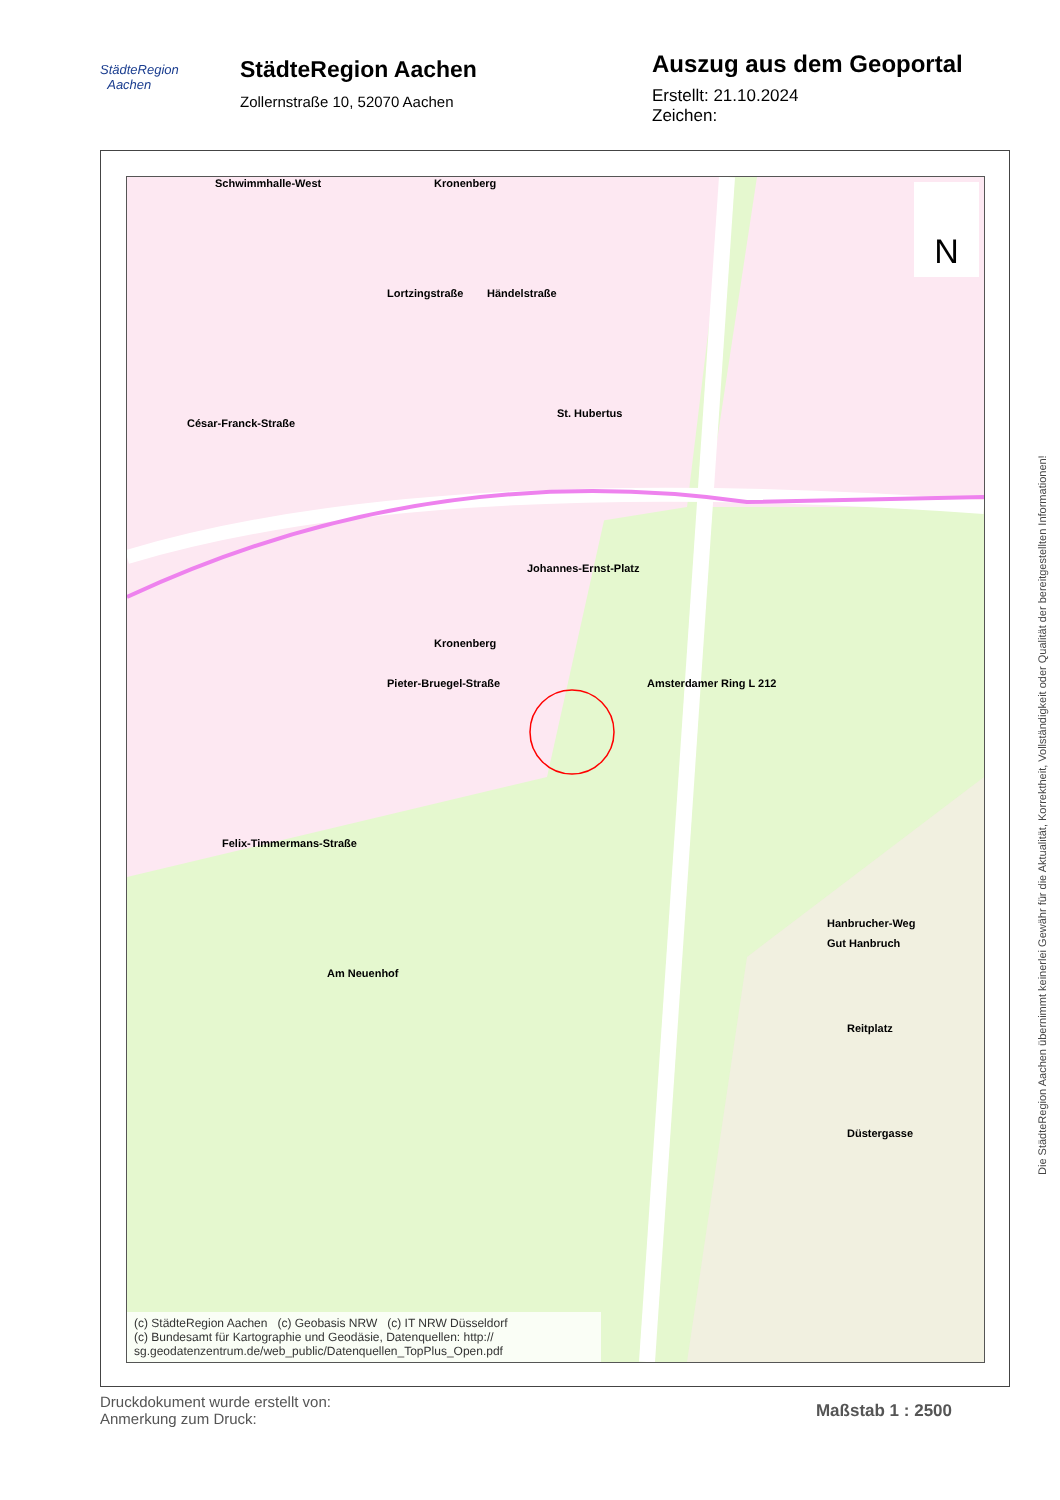StädteRegion
Aachen
StädteRegion Aachen
Zollernstraße 10, 52070 Aachen
Auszug aus dem Geoportal
Erstellt: 21.10.2024
Zeichen:
Schwimmhalle-West
Kronenberg Kronenberg
Johannes-Ernst-Platz
Pieter-Bruegel-Straße
Felix-Timmermans-Straße
Am Neuenhof
Amsterdamer Ring L 212
St. Hubertus
Hanbrucher-Weg
Gut Hanbruch
Reitplatz
Düstergasse
Lortzingstraße Händelstraße
César-Franck-Straße
N
(c) StädteRegion Aachen (c) Geobasis NRW (c) IT NRW Düsseldorf
(c) Bundesamt für Kartographie und Geodäsie, Datenquellen: http://
sg.geodatenzentrum.de/web_public/Datenquellen_TopPlus_Open.pdf
Die StädteRegion Aachen übernimmt keinerlei Gewähr für die Aktualität, Korrektheit, Vollständigkeit oder Qualität der bereitgestellten Informationen!
Druckdokument wurde erstellt von:
Anmerkung zum Druck:
Maßstab 1 : 2500